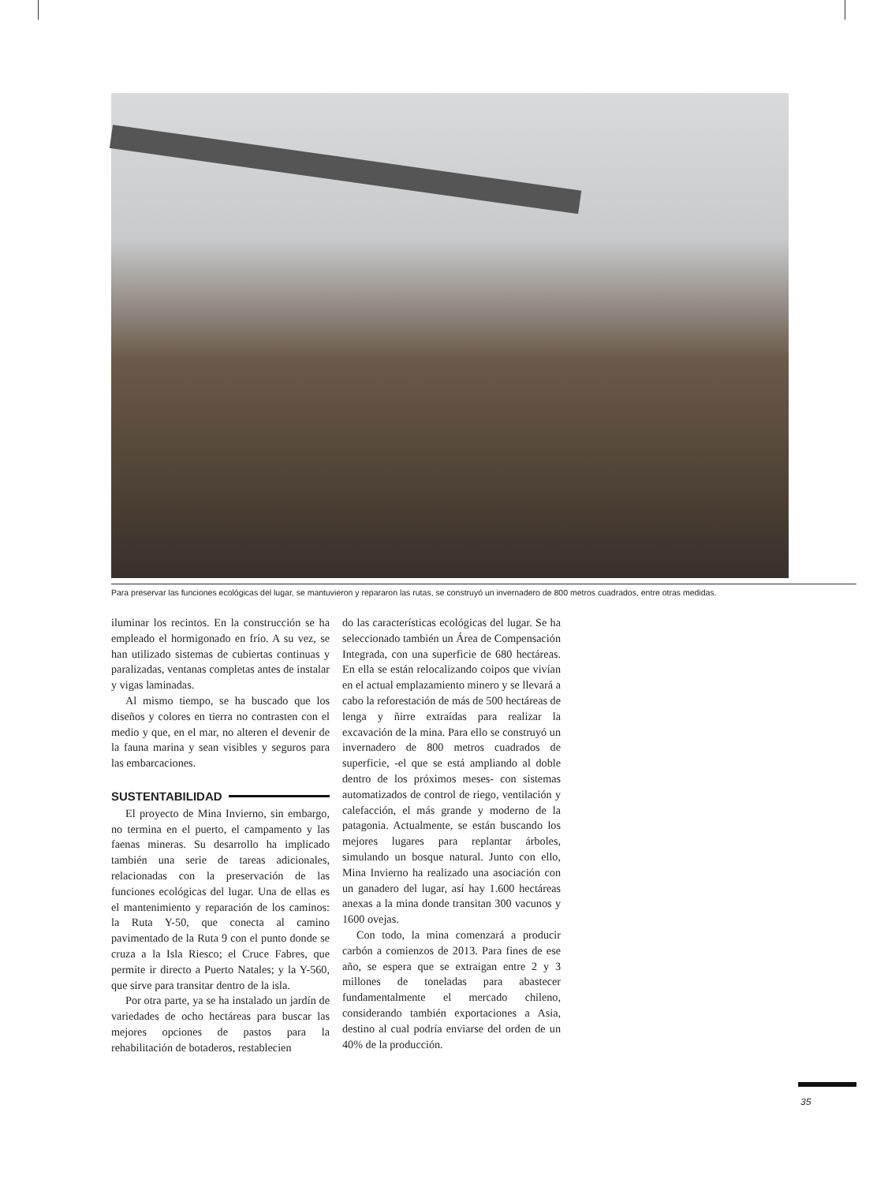Para preservar las funciones ecológicas del lugar, se mantuvieron y repararon las rutas, se construyó un invernadero de 800 metros cuadrados, entre otras medidas.
iluminar los recintos. En la construcción se ha empleado el hormigonado en frío. A su vez, se han utilizado sistemas de cubiertas continuas y paralizadas, ventanas completas antes de instalar y vigas laminadas.
Al mismo tiempo, se ha buscado que los diseños y colores en tierra no contrasten con el medio y que, en el mar, no alteren el devenir de la fauna marina y sean visibles y seguros para las embarcaciones.
SUSTENTABILIDAD
El proyecto de Mina Invierno, sin embargo, no termina en el puerto, el campamento y las faenas mineras. Su desarrollo ha implicado también una serie de tareas adicionales, relacionadas con la preservación de las funciones ecológicas del lugar. Una de ellas es el mantenimiento y reparación de los caminos: la Ruta Y-50, que conecta al camino pavimentado de la Ruta 9 con el punto donde se cruza a la Isla Riesco; el Cruce Fabres, que permite ir directo a Puerto Natales; y la Y-560, que sirve para transitar dentro de la isla.
Por otra parte, ya se ha instalado un jardín de variedades de ocho hectáreas para buscar las mejores opciones de pastos para la rehabilitación de botaderos, restablecien
do las características ecológicas del lugar. Se ha seleccionado también un Área de Compensación Integrada, con una superficie de 680 hectáreas. En ella se están relocalizando coipos que vivían en el actual emplazamiento minero y se llevará a cabo la reforestación de más de 500 hectáreas de lenga y ñirre extraídas para realizar la excavación de la mina. Para ello se construyó un invernadero de 800 metros cuadrados de superficie, -el que se está ampliando al doble dentro de los próximos meses- con sistemas automatizados de control de riego, ventilación y calefacción, el más grande y moderno de la patagonia. Actualmente, se están buscando los mejores lugares para replantar árboles, simulando un bosque natural. Junto con ello, Mina Invierno ha realizado una asociación con un ganadero del lugar, así hay 1.600 hectáreas anexas a la mina donde transitan 300 vacunos y 1600 ovejas.
Con todo, la mina comenzará a producir carbón a comienzos de 2013. Para fines de ese año, se espera que se extraigan entre 2 y 3 millones de toneladas para abastecer fundamentalmente el mercado chileno, considerando también exportaciones a Asia, destino al cual podría enviarse del orden de un 40% de la producción.
35